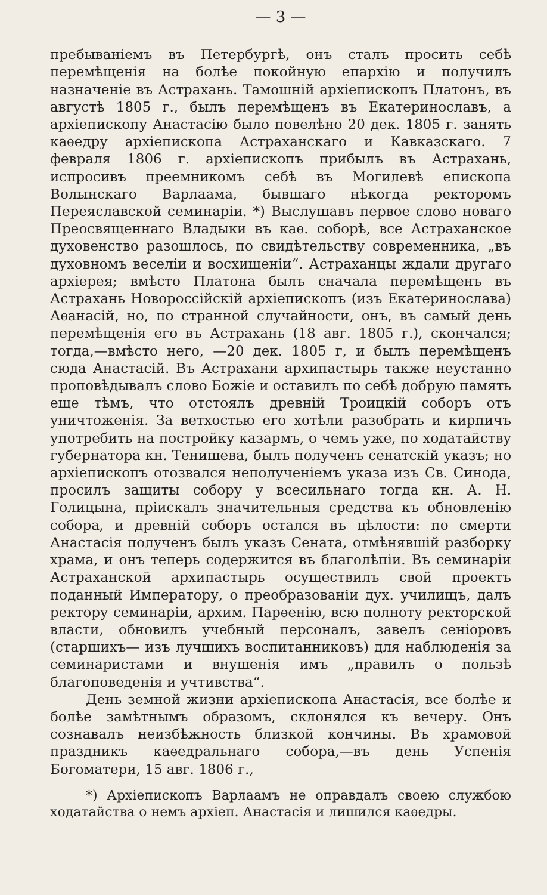— 3 —
пребываніемъ въ Петербургѣ, онъ сталъ просить себѣ перемѣщенія на болѣе покойную епархію и получилъ назначеніе въ Астрахань. Тамошній архіепископъ Платонъ, въ августѣ 1805 г., былъ перемѣщенъ въ Екатеринославъ, а архіепископу Анастасію было повелѣно 20 дек. 1805 г. занять каѳедру архіепископа Астраханскаго и Кавказскаго. 7 февраля 1806 г. архіепископъ прибылъ въ Астрахань, испросивъ преемникомъ себѣ въ Могилевѣ епископа Волынскаго Варлаама, бывшаго нѣкогда ректоромъ Переяславской семинаріи. *) Выслушавъ первое слово новаго Преосвященнаго Владыки въ каѳ. соборѣ, все Астраханское духовенство разошлось, по свидѣтельству современника, „въ духовномъ веселіи и восхищеніи“. Астраханцы ждали другаго архіерея; вмѣсто Платона былъ сначала перемѣщенъ въ Астрахань Новороссійскій архіепископъ (изъ Екатеринослава) Аѳанасій, но, по странной случайности, онъ, въ самый день перемѣщенія его въ Астрахань (18 авг. 1805 г.), скончался; тогда,—вмѣсто него, —20 дек. 1805 г, и былъ перемѣщенъ сюда Анастасій. Въ Астрахани архипастырь также неустанно проповѣдывалъ слово Божіе и оставилъ по себѣ добрую память еще тѣмъ, что отстоялъ древній Троицкій соборъ отъ уничтоженія. За ветхостью его хотѣли разобрать и кирпичъ употребить на постройку казармъ, о чемъ уже, по ходатайству губернатора кн. Тенишева, былъ полученъ сенатскій указъ; но архіепископъ отозвался неполученіемъ указа изъ Св. Синода, просилъ защиты собору у всесильнаго тогда кн. А. Н. Голицына, пріискалъ значительныя средства къ обновленію собора, и древній соборъ остался въ цѣлости: по смерти Анастасія полученъ былъ указъ Сената, отмѣнявшій разборку храма, и онъ теперь содержится въ благолѣпіи. Въ семинаріи Астраханской архипастырь осуществилъ свой проектъ поданный Императору, о преобразованіи дух. училищъ, далъ ректору семинаріи, архим. Парѳенію, всю полноту ректорской власти, обновилъ учебный персоналъ, завелъ сеніоровъ (старшихъ— изъ лучшихъ воспитанниковъ) для наблюденія за семинаристами и внушенія имъ „правилъ о пользѣ благоповеденія и учтивства“.
День земной жизни архіепископа Анастасія, все болѣе и болѣе замѣтнымъ образомъ, склонялся къ вечеру. Онъ сознавалъ неизбѣжность близкой кончины. Въ храмовой праздникъ каѳедральнаго собора,—въ день Успенія Богоматери, 15 авг. 1806 г.,
*) Архіепископъ Варлаамъ не оправдалъ своею службою ходатайства о немъ архіеп. Анастасія и лишился каѳедры.